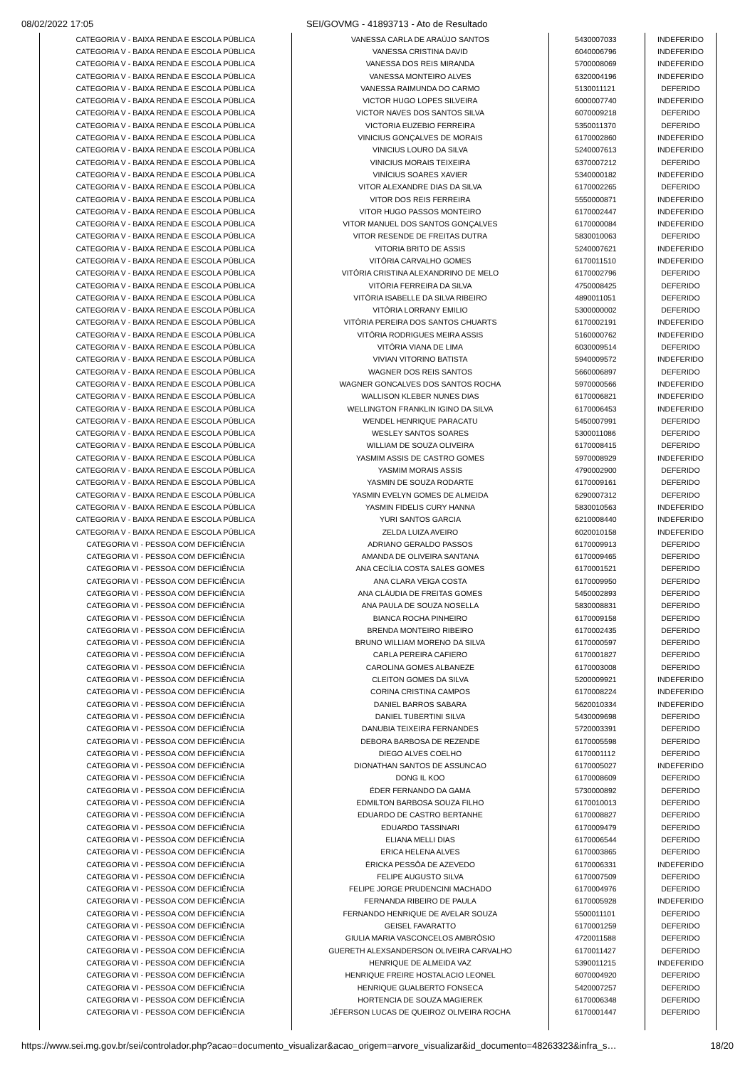08/02/2022 17:05 SEI/GOVMG - 41893713 - Ato de Resultado
| CATEGORIA V - BAIXA RENDA E ESCOLA PÚBLICA | VANESSA CARLA DE ARAÚJO SANTOS | 5430007033 | INDEFERIDO |
| CATEGORIA V - BAIXA RENDA E ESCOLA PÚBLICA | VANESSA CRISTINA DAVID | 6040006796 | INDEFERIDO |
| CATEGORIA V - BAIXA RENDA E ESCOLA PÚBLICA | VANESSA DOS REIS MIRANDA | 5700008069 | INDEFERIDO |
| CATEGORIA V - BAIXA RENDA E ESCOLA PÚBLICA | VANESSA MONTEIRO ALVES | 6320004196 | INDEFERIDO |
| CATEGORIA V - BAIXA RENDA E ESCOLA PÚBLICA | VANESSA RAIMUNDA DO CARMO | 5130011121 | DEFERIDO |
| CATEGORIA V - BAIXA RENDA E ESCOLA PÚBLICA | VICTOR HUGO LOPES SILVEIRA | 6000007740 | INDEFERIDO |
| CATEGORIA V - BAIXA RENDA E ESCOLA PÚBLICA | VICTOR NAVES DOS SANTOS SILVA | 6070009218 | DEFERIDO |
| CATEGORIA V - BAIXA RENDA E ESCOLA PÚBLICA | VICTORIA EUZEBIO FERREIRA | 5350011370 | DEFERIDO |
| CATEGORIA V - BAIXA RENDA E ESCOLA PÚBLICA | VINICIUS GONÇALVES DE MORAIS | 6170002860 | INDEFERIDO |
| CATEGORIA V - BAIXA RENDA E ESCOLA PÚBLICA | VINICIUS LOURO DA SILVA | 5240007613 | INDEFERIDO |
| CATEGORIA V - BAIXA RENDA E ESCOLA PÚBLICA | VINICIUS MORAIS TEIXEIRA | 6370007212 | DEFERIDO |
| CATEGORIA V - BAIXA RENDA E ESCOLA PÚBLICA | VINÍCIUS SOARES XAVIER | 5340000182 | INDEFERIDO |
| CATEGORIA V - BAIXA RENDA E ESCOLA PÚBLICA | VITOR ALEXANDRE DIAS DA SILVA | 6170002265 | DEFERIDO |
| CATEGORIA V - BAIXA RENDA E ESCOLA PÚBLICA | VITOR DOS REIS FERREIRA | 5550000871 | INDEFERIDO |
| CATEGORIA V - BAIXA RENDA E ESCOLA PÚBLICA | VITOR HUGO PASSOS MONTEIRO | 6170002447 | INDEFERIDO |
| CATEGORIA V - BAIXA RENDA E ESCOLA PÚBLICA | VITOR MANUEL DOS SANTOS GONÇALVES | 6170000084 | INDEFERIDO |
| CATEGORIA V - BAIXA RENDA E ESCOLA PÚBLICA | VITOR RESENDE DE FREITAS DUTRA | 5830010063 | DEFERIDO |
| CATEGORIA V - BAIXA RENDA E ESCOLA PÚBLICA | VITORIA BRITO DE ASSIS | 5240007621 | INDEFERIDO |
| CATEGORIA V - BAIXA RENDA E ESCOLA PÚBLICA | VITÓRIA CARVALHO GOMES | 6170011510 | INDEFERIDO |
| CATEGORIA V - BAIXA RENDA E ESCOLA PÚBLICA | VITÓRIA CRISTINA ALEXANDRINO DE MELO | 6170002796 | DEFERIDO |
| CATEGORIA V - BAIXA RENDA E ESCOLA PÚBLICA | VITÓRIA FERREIRA DA SILVA | 4750008425 | DEFERIDO |
| CATEGORIA V - BAIXA RENDA E ESCOLA PÚBLICA | VITÓRIA ISABELLE DA SILVA RIBEIRO | 4890011051 | DEFERIDO |
| CATEGORIA V - BAIXA RENDA E ESCOLA PÚBLICA | VITÓRIA LORRANY EMILIO | 5300000002 | DEFERIDO |
| CATEGORIA V - BAIXA RENDA E ESCOLA PÚBLICA | VITÓRIA PEREIRA DOS SANTOS CHUARTS | 6170002191 | INDEFERIDO |
| CATEGORIA V - BAIXA RENDA E ESCOLA PÚBLICA | VITÓRIA RODRIGUES MEIRA ASSIS | 5160000762 | INDEFERIDO |
| CATEGORIA V - BAIXA RENDA E ESCOLA PÚBLICA | VITÓRIA VIANA DE LIMA | 6030009514 | DEFERIDO |
| CATEGORIA V - BAIXA RENDA E ESCOLA PÚBLICA | VIVIAN VITORINO BATISTA | 5940009572 | INDEFERIDO |
| CATEGORIA V - BAIXA RENDA E ESCOLA PÚBLICA | WAGNER DOS REIS SANTOS | 5660006897 | DEFERIDO |
| CATEGORIA V - BAIXA RENDA E ESCOLA PÚBLICA | WAGNER GONCALVES DOS SANTOS ROCHA | 5970000566 | INDEFERIDO |
| CATEGORIA V - BAIXA RENDA E ESCOLA PÚBLICA | WALLISON KLEBER NUNES DIAS | 6170006821 | INDEFERIDO |
| CATEGORIA V - BAIXA RENDA E ESCOLA PÚBLICA | WELLINGTON FRANKLIN IGINO DA SILVA | 6170006453 | INDEFERIDO |
| CATEGORIA V - BAIXA RENDA E ESCOLA PÚBLICA | WENDEL HENRIQUE PARACATU | 5450007991 | DEFERIDO |
| CATEGORIA V - BAIXA RENDA E ESCOLA PÚBLICA | WESLEY SANTOS SOARES | 5300011086 | DEFERIDO |
| CATEGORIA V - BAIXA RENDA E ESCOLA PÚBLICA | WILLIAM DE SOUZA OLIVEIRA | 6170008415 | DEFERIDO |
| CATEGORIA V - BAIXA RENDA E ESCOLA PÚBLICA | YASMIM ASSIS DE CASTRO GOMES | 5970008929 | INDEFERIDO |
| CATEGORIA V - BAIXA RENDA E ESCOLA PÚBLICA | YASMIM MORAIS ASSIS | 4790002900 | DEFERIDO |
| CATEGORIA V - BAIXA RENDA E ESCOLA PÚBLICA | YASMIN DE SOUZA RODARTE | 6170009161 | DEFERIDO |
| CATEGORIA V - BAIXA RENDA E ESCOLA PÚBLICA | YASMIN EVELYN GOMES DE ALMEIDA | 6290007312 | DEFERIDO |
| CATEGORIA V - BAIXA RENDA E ESCOLA PÚBLICA | YASMIN FIDELIS CURY HANNA | 5830010563 | INDEFERIDO |
| CATEGORIA V - BAIXA RENDA E ESCOLA PÚBLICA | YURI SANTOS GARCIA | 6210008440 | INDEFERIDO |
| CATEGORIA V - BAIXA RENDA E ESCOLA PÚBLICA | ZELDA LUIZA AVEIRO | 6020010158 | INDEFERIDO |
| CATEGORIA VI - PESSOA COM DEFICIÊNCIA | ADRIANO GERALDO PASSOS | 6170009913 | DEFERIDO |
| CATEGORIA VI - PESSOA COM DEFICIÊNCIA | AMANDA DE OLIVEIRA SANTANA | 6170009465 | DEFERIDO |
| CATEGORIA VI - PESSOA COM DEFICIÊNCIA | ANA CECÍLIA COSTA SALES GOMES | 6170001521 | DEFERIDO |
| CATEGORIA VI - PESSOA COM DEFICIÊNCIA | ANA CLARA VEIGA COSTA | 6170009950 | DEFERIDO |
| CATEGORIA VI - PESSOA COM DEFICIÊNCIA | ANA CLÁUDIA DE FREITAS GOMES | 5450002893 | DEFERIDO |
| CATEGORIA VI - PESSOA COM DEFICIÊNCIA | ANA PAULA DE SOUZA NOSELLA | 5830008831 | DEFERIDO |
| CATEGORIA VI - PESSOA COM DEFICIÊNCIA | BIANCA ROCHA PINHEIRO | 6170009158 | DEFERIDO |
| CATEGORIA VI - PESSOA COM DEFICIÊNCIA | BRENDA MONTEIRO RIBEIRO | 6170002435 | DEFERIDO |
| CATEGORIA VI - PESSOA COM DEFICIÊNCIA | BRUNO WILLIAM MORENO DA SILVA | 6170000597 | DEFERIDO |
| CATEGORIA VI - PESSOA COM DEFICIÊNCIA | CARLA PEREIRA CAFIERO | 6170001827 | DEFERIDO |
| CATEGORIA VI - PESSOA COM DEFICIÊNCIA | CAROLINA GOMES ALBANEZE | 6170003008 | DEFERIDO |
| CATEGORIA VI - PESSOA COM DEFICIÊNCIA | CLEITON GOMES DA SILVA | 5200009921 | INDEFERIDO |
| CATEGORIA VI - PESSOA COM DEFICIÊNCIA | CORINA CRISTINA CAMPOS | 6170008224 | INDEFERIDO |
| CATEGORIA VI - PESSOA COM DEFICIÊNCIA | DANIEL BARROS SABARA | 5620010334 | INDEFERIDO |
| CATEGORIA VI - PESSOA COM DEFICIÊNCIA | DANIEL TUBERTINI SILVA | 5430009698 | DEFERIDO |
| CATEGORIA VI - PESSOA COM DEFICIÊNCIA | DANUBIA TEIXEIRA FERNANDES | 5720003391 | DEFERIDO |
| CATEGORIA VI - PESSOA COM DEFICIÊNCIA | DEBORA BARBOSA DE REZENDE | 6170005598 | DEFERIDO |
| CATEGORIA VI - PESSOA COM DEFICIÊNCIA | DIEGO ALVES COELHO | 6170001112 | DEFERIDO |
| CATEGORIA VI - PESSOA COM DEFICIÊNCIA | DIONATHAN SANTOS DE ASSUNCAO | 6170005027 | INDEFERIDO |
| CATEGORIA VI - PESSOA COM DEFICIÊNCIA | DONG IL KOO | 6170008609 | DEFERIDO |
| CATEGORIA VI - PESSOA COM DEFICIÊNCIA | ÉDER FERNANDO DA GAMA | 5730000892 | DEFERIDO |
| CATEGORIA VI - PESSOA COM DEFICIÊNCIA | EDMILTON BARBOSA SOUZA FILHO | 6170010013 | DEFERIDO |
| CATEGORIA VI - PESSOA COM DEFICIÊNCIA | EDUARDO DE CASTRO BERTANHE | 6170008827 | DEFERIDO |
| CATEGORIA VI - PESSOA COM DEFICIÊNCIA | EDUARDO TASSINARI | 6170009479 | DEFERIDO |
| CATEGORIA VI - PESSOA COM DEFICIÊNCIA | ELIANA MELLI DIAS | 6170006544 | DEFERIDO |
| CATEGORIA VI - PESSOA COM DEFICIÊNCIA | ERICA HELENA ALVES | 6170003865 | DEFERIDO |
| CATEGORIA VI - PESSOA COM DEFICIÊNCIA | ÉRICKA PESSÔA DE AZEVEDO | 6170006331 | INDEFERIDO |
| CATEGORIA VI - PESSOA COM DEFICIÊNCIA | FELIPE AUGUSTO SILVA | 6170007509 | DEFERIDO |
| CATEGORIA VI - PESSOA COM DEFICIÊNCIA | FELIPE JORGE PRUDENCINI MACHADO | 6170004976 | DEFERIDO |
| CATEGORIA VI - PESSOA COM DEFICIÊNCIA | FERNANDA RIBEIRO DE PAULA | 6170005928 | INDEFERIDO |
| CATEGORIA VI - PESSOA COM DEFICIÊNCIA | FERNANDO HENRIQUE DE AVELAR SOUZA | 5500011101 | DEFERIDO |
| CATEGORIA VI - PESSOA COM DEFICIÊNCIA | GEISEL FAVARATTO | 6170001259 | DEFERIDO |
| CATEGORIA VI - PESSOA COM DEFICIÊNCIA | GIULIA MARIA VASCONCELOS AMBRÓSIO | 4720011588 | DEFERIDO |
| CATEGORIA VI - PESSOA COM DEFICIÊNCIA | GUERETH ALEXSANDERSON OLIVEIRA CARVALHO | 6170011427 | DEFERIDO |
| CATEGORIA VI - PESSOA COM DEFICIÊNCIA | HENRIQUE DE ALMEIDA VAZ | 5390011215 | INDEFERIDO |
| CATEGORIA VI - PESSOA COM DEFICIÊNCIA | HENRIQUE FREIRE HOSTALACIO LEONEL | 6070004920 | DEFERIDO |
| CATEGORIA VI - PESSOA COM DEFICIÊNCIA | HENRIQUE GUALBERTO FONSECA | 5420007257 | DEFERIDO |
| CATEGORIA VI - PESSOA COM DEFICIÊNCIA | HORTENCIA DE SOUZA MAGIEREK | 6170006348 | DEFERIDO |
| CATEGORIA VI - PESSOA COM DEFICIÊNCIA | JÉFERSON LUCAS DE QUEIROZ OLIVEIRA ROCHA | 6170001447 | DEFERIDO |
https://www.sei.mg.gov.br/sei/controlador.php?acao=documento_visualizar&acao_origem=arvore_visualizar&id_documento=48263323&infra_s… 18/20